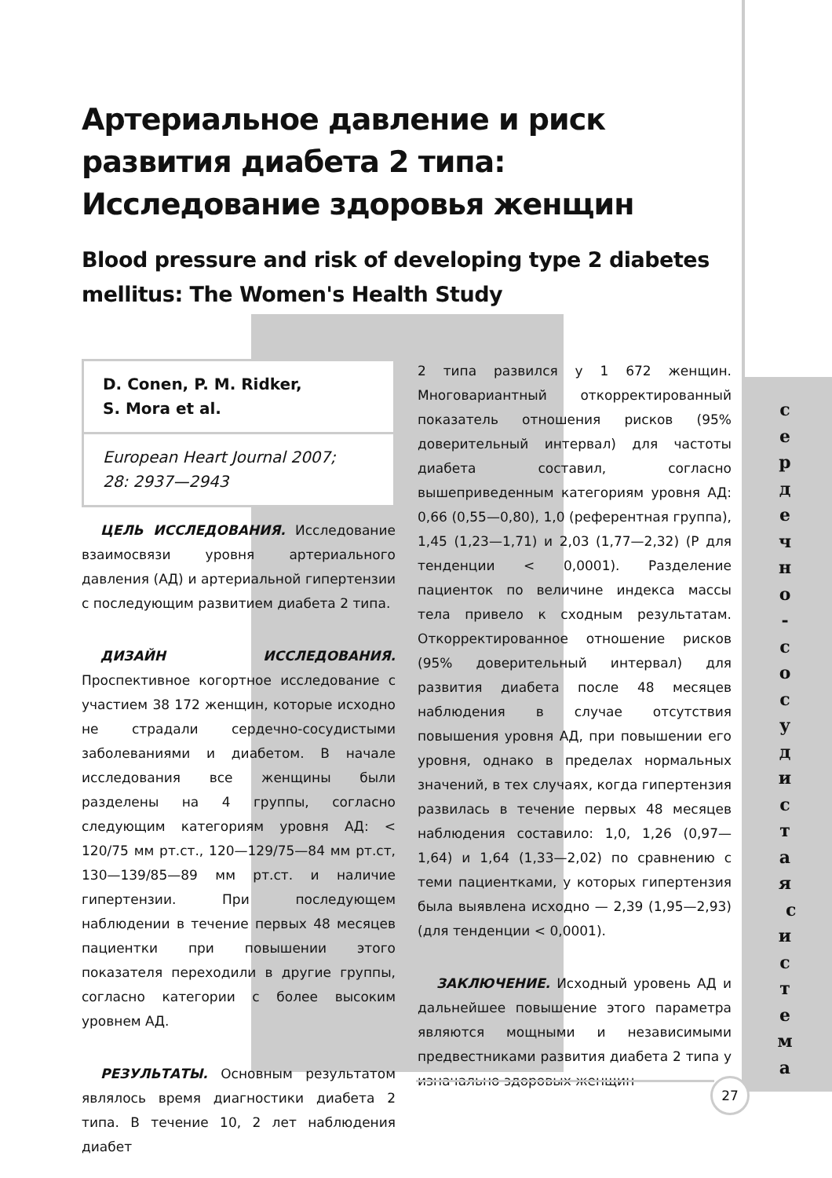Артериальное давление и риск развития диабета 2 типа: Исследование здоровья женщин
Blood pressure and risk of developing type 2 diabetes mellitus: The Women's Health Study
D. Conen, P. M. Ridker,
S. Mora et al.
European Heart Journal 2007;
28: 2937—2943
ЦЕЛЬ ИССЛЕДОВАНИЯ. Исследование взаимосвязи уровня артериального давления (АД) и артериальной гипертензии с последующим развитием диабета 2 типа.
ДИЗАЙН ИССЛЕДОВАНИЯ. Проспективное когортное исследование с участием 38 172 женщин, которые исходно не страдали сердечно-сосудистыми заболеваниями и диабетом. В начале исследования все женщины были разделены на 4 группы, согласно следующим категориям уровня АД: < 120/75 мм рт.ст., 120—129/75—84 мм рт.ст, 130—139/85—89 мм рт.ст. и наличие гипертензии. При последующем наблюдении в течение первых 48 месяцев пациентки при повышении этого показателя переходили в другие группы, согласно категории с более высоким уровнем АД.
РЕЗУЛЬТАТЫ. Основным результатом являлось время диагностики диабета 2 типа. В течение 10, 2 лет наблюдения диабет
2 типа развился у 1 672 женщин. Многовариантный откорректированный показатель отношения рисков (95% доверительный интервал) для частоты диабета составил, согласно вышеприведенным категориям уровня АД: 0,66 (0,55—0,80), 1,0 (референтная группа), 1,45 (1,23—1,71) и 2,03 (1,77—2,32) (P для тенденции < 0,0001). Разделение пациенток по величине индекса массы тела привело к сходным результатам. Откорректированное отношение рисков (95% доверительный интервал) для развития диабета после 48 месяцев наблюдения в случае отсутствия повышения уровня АД, при повышении его уровня, однако в пределах нормальных значений, в тех случаях, когда гипертензия развилась в течение первых 48 месяцев наблюдения составило: 1,0, 1,26 (0,97—1,64) и 1,64 (1,33—2,02) по сравнению с теми пациентками, у которых гипертензия была выявлена исходно — 2,39 (1,95—2,93) (для тенденции < 0,0001).
ЗАКЛЮЧЕНИЕ. Исходный уровень АД и дальнейшее повышение этого параметра являются мощными и независимыми предвестниками развития диабета 2 типа у изначально здоровых женщин
с е р д е ч н о - с о с у д и с т а я с и с т е м а
27